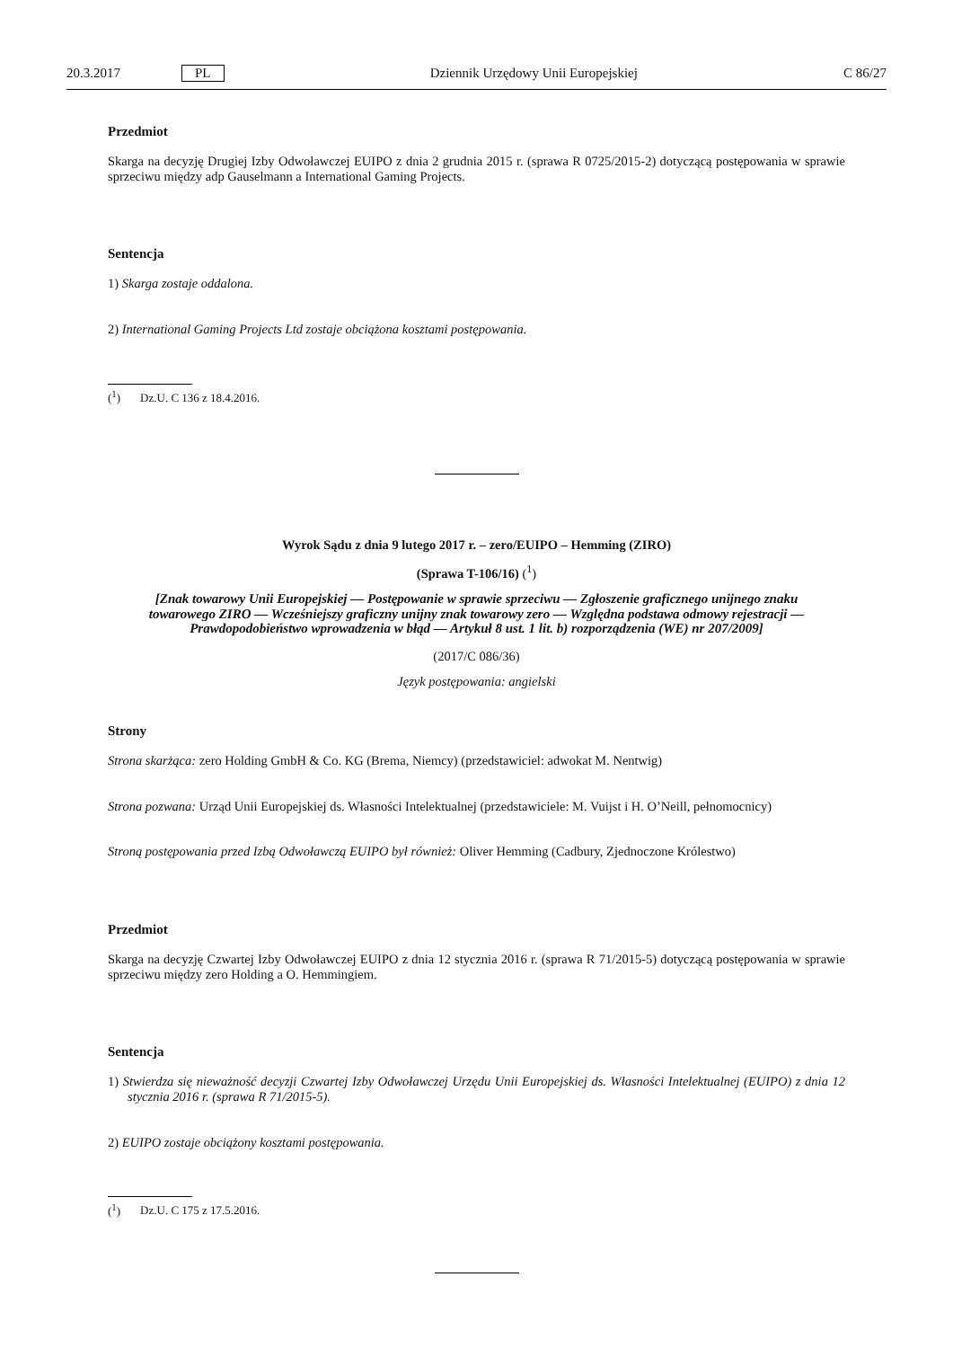20.3.2017 PL Dziennik Urzędowy Unii Europejskiej C 86/27
Przedmiot
Skarga na decyzję Drugiej Izby Odwoławczej EUIPO z dnia 2 grudnia 2015 r. (sprawa R 0725/2015-2) dotyczącą postępowania w sprawie sprzeciwu między adp Gauselmann a International Gaming Projects.
Sentencja
1) Skarga zostaje oddalona.
2) International Gaming Projects Ltd zostaje obciążona kosztami postępowania.
(<sup>1</sup>) Dz.U. C 136 z 18.4.2016.
Wyrok Sądu z dnia 9 lutego 2017 r. – zero/EUIPO – Hemming (ZIRO)
(Sprawa T-106/16) (<sup>1</sup>)
[Znak towarowy Unii Europejskiej — Postępowanie w sprawie sprzeciwu — Zgłoszenie graficznego unijnego znaku towarowego ZIRO — Wcześniejszy graficzny unijny znak towarowy zero — Względna podstawa odmowy rejestracji — Prawdopodobieństwo wprowadzenia w błąd — Artykuł 8 ust. 1 lit. b) rozporządzenia (WE) nr 207/2009]
(2017/C 086/36)
Język postępowania: angielski
Strony
Strona skarżąca: zero Holding GmbH & Co. KG (Brema, Niemcy) (przedstawiciel: adwokat M. Nentwig)
Strona pozwana: Urząd Unii Europejskiej ds. Własności Intelektualnej (przedstawiciele: M. Vuijst i H. O’Neill, pełnomocnicy)
Stroną postępowania przed Izbą Odwoławczą EUIPO był również: Oliver Hemming (Cadbury, Zjednoczone Królestwo)
Przedmiot
Skarga na decyzję Czwartej Izby Odwoławczej EUIPO z dnia 12 stycznia 2016 r. (sprawa R 71/2015-5) dotyczącą postępowania w sprawie sprzeciwu między zero Holding a O. Hemmingiem.
Sentencja
1) Stwierdza się nieważność decyzji Czwartej Izby Odwoławczej Urzędu Unii Europejskiej ds. Własności Intelektualnej (EUIPO) z dnia 12 stycznia 2016 r. (sprawa R 71/2015-5).
2) EUIPO zostaje obciążony kosztami postępowania.
(<sup>1</sup>) Dz.U. C 175 z 17.5.2016.